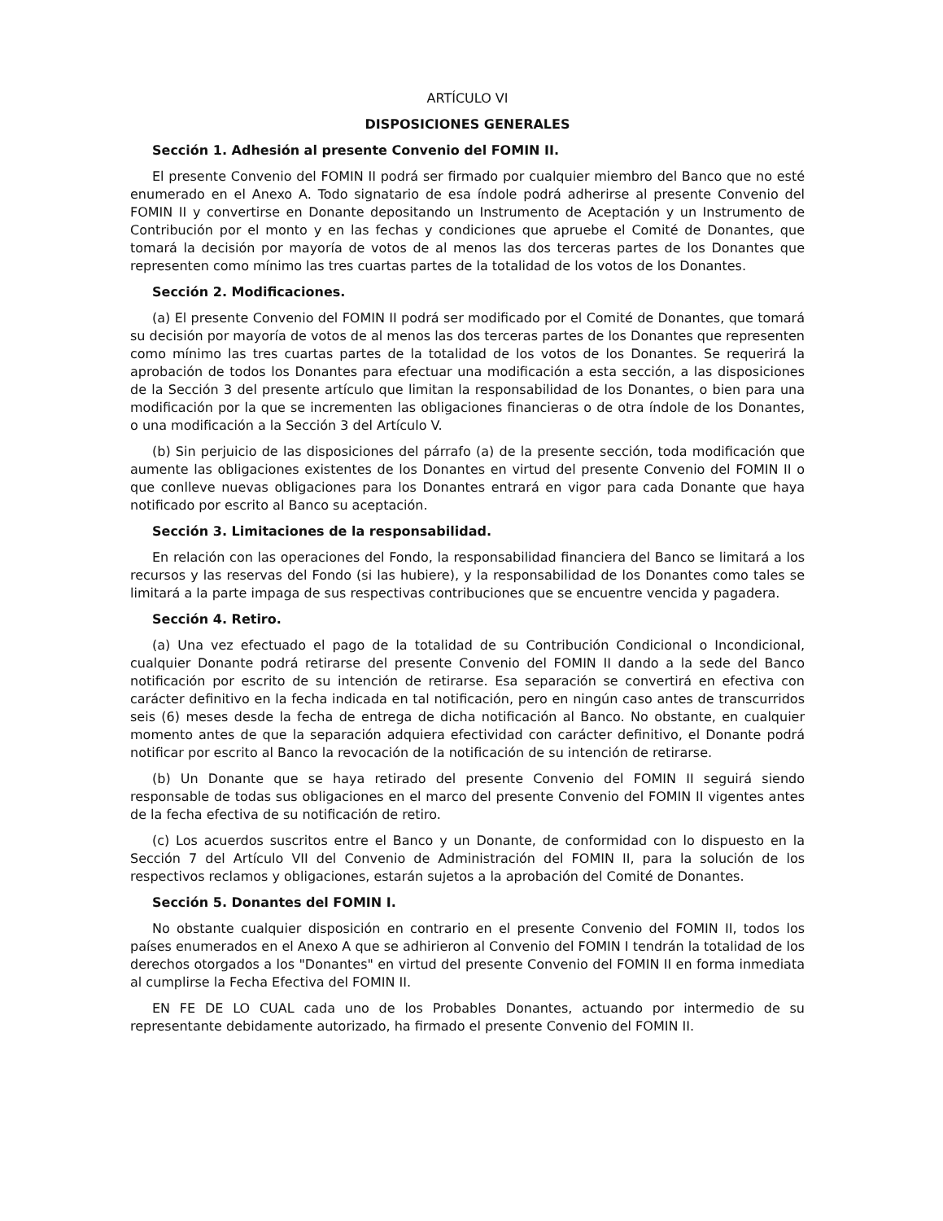ARTÍCULO VI
DISPOSICIONES GENERALES
Sección 1. Adhesión al presente Convenio del FOMIN II.
El presente Convenio del FOMIN II podrá ser firmado por cualquier miembro del Banco que no esté enumerado en el Anexo A. Todo signatario de esa índole podrá adherirse al presente Convenio del FOMIN II y convertirse en Donante depositando un Instrumento de Aceptación y un Instrumento de Contribución por el monto y en las fechas y condiciones que apruebe el Comité de Donantes, que tomará la decisión por mayoría de votos de al menos las dos terceras partes de los Donantes que representen como mínimo las tres cuartas partes de la totalidad de los votos de los Donantes.
Sección 2. Modificaciones.
(a) El presente Convenio del FOMIN II podrá ser modificado por el Comité de Donantes, que tomará su decisión por mayoría de votos de al menos las dos terceras partes de los Donantes que representen como mínimo las tres cuartas partes de la totalidad de los votos de los Donantes. Se requerirá la aprobación de todos los Donantes para efectuar una modificación a esta sección, a las disposiciones de la Sección 3 del presente artículo que limitan la responsabilidad de los Donantes, o bien para una modificación por la que se incrementen las obligaciones financieras o de otra índole de los Donantes, o una modificación a la Sección 3 del Artículo V.
(b) Sin perjuicio de las disposiciones del párrafo (a) de la presente sección, toda modificación que aumente las obligaciones existentes de los Donantes en virtud del presente Convenio del FOMIN II o que conlleve nuevas obligaciones para los Donantes entrará en vigor para cada Donante que haya notificado por escrito al Banco su aceptación.
Sección 3. Limitaciones de la responsabilidad.
En relación con las operaciones del Fondo, la responsabilidad financiera del Banco se limitará a los recursos y las reservas del Fondo (si las hubiere), y la responsabilidad de los Donantes como tales se limitará a la parte impaga de sus respectivas contribuciones que se encuentre vencida y pagadera.
Sección 4. Retiro.
(a) Una vez efectuado el pago de la totalidad de su Contribución Condicional o Incondicional, cualquier Donante podrá retirarse del presente Convenio del FOMIN II dando a la sede del Banco notificación por escrito de su intención de retirarse. Esa separación se convertirá en efectiva con carácter definitivo en la fecha indicada en tal notificación, pero en ningún caso antes de transcurridos seis (6) meses desde la fecha de entrega de dicha notificación al Banco. No obstante, en cualquier momento antes de que la separación adquiera efectividad con carácter definitivo, el Donante podrá notificar por escrito al Banco la revocación de la notificación de su intención de retirarse.
(b) Un Donante que se haya retirado del presente Convenio del FOMIN II seguirá siendo responsable de todas sus obligaciones en el marco del presente Convenio del FOMIN II vigentes antes de la fecha efectiva de su notificación de retiro.
(c) Los acuerdos suscritos entre el Banco y un Donante, de conformidad con lo dispuesto en la Sección 7 del Artículo VII del Convenio de Administración del FOMIN II, para la solución de los respectivos reclamos y obligaciones, estarán sujetos a la aprobación del Comité de Donantes.
Sección 5. Donantes del FOMIN I.
No obstante cualquier disposición en contrario en el presente Convenio del FOMIN II, todos los países enumerados en el Anexo A que se adhirieron al Convenio del FOMIN I tendrán la totalidad de los derechos otorgados a los "Donantes" en virtud del presente Convenio del FOMIN II en forma inmediata al cumplirse la Fecha Efectiva del FOMIN II.
EN FE DE LO CUAL cada uno de los Probables Donantes, actuando por intermedio de su representante debidamente autorizado, ha firmado el presente Convenio del FOMIN II.